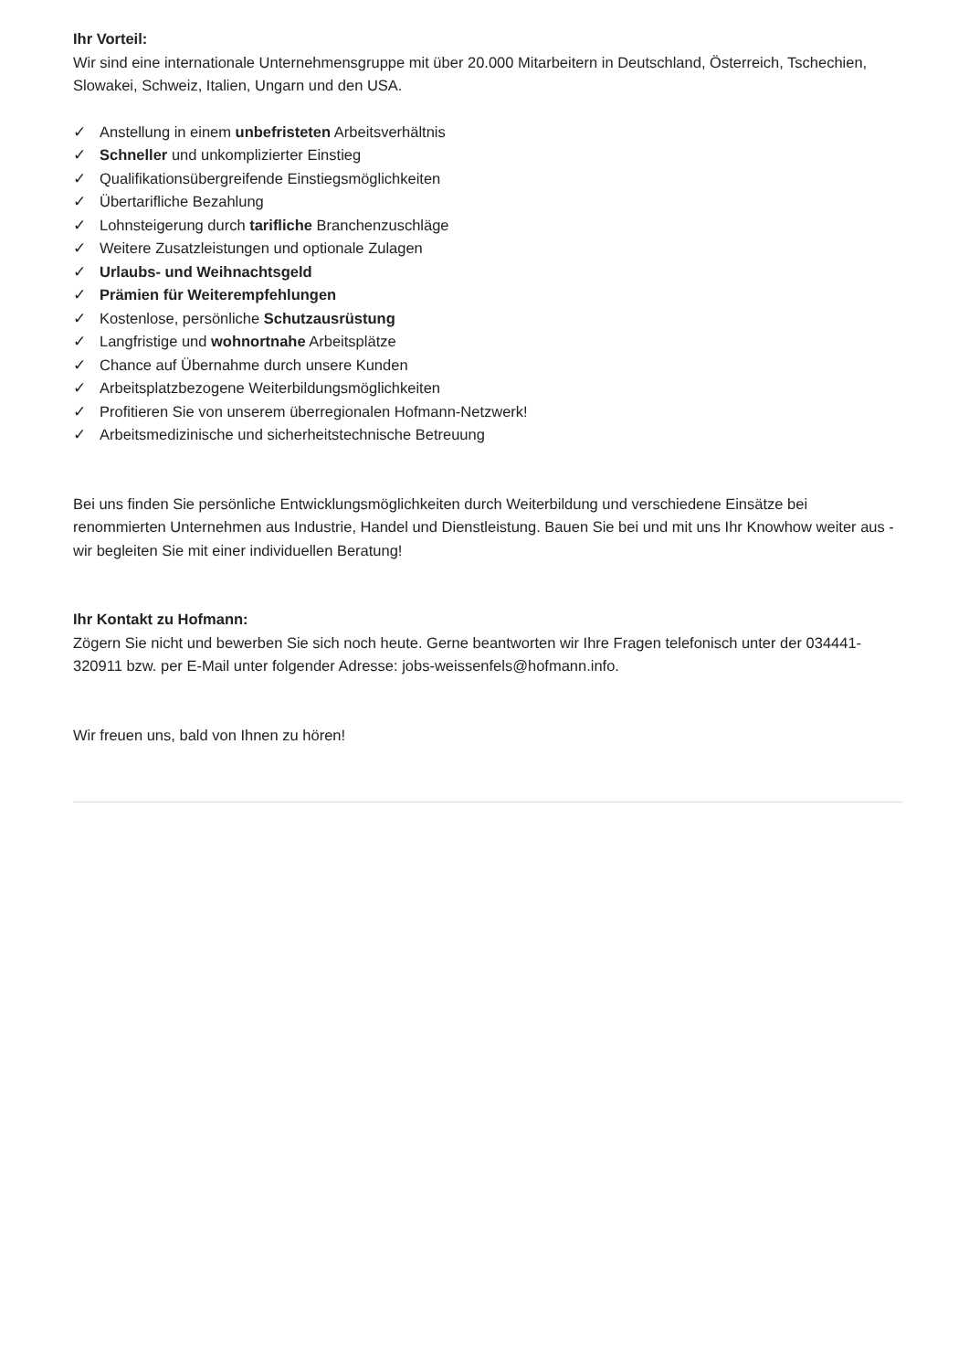Ihr Vorteil:
Wir sind eine internationale Unternehmensgruppe mit über 20.000 Mitarbeitern in Deutschland, Österreich, Tschechien, Slowakei, Schweiz, Italien, Ungarn und den USA.
✓ Anstellung in einem unbefristeten Arbeitsverhältnis
✓ Schneller und unkomplizierter Einstieg
✓ Qualifikationsübergreifende Einstiegsmöglichkeiten
✓ Übertarifliche Bezahlung
✓ Lohnsteigerung durch tarifliche Branchenzuschläge
✓ Weitere Zusatzleistungen und optionale Zulagen
✓ Urlaubs- und Weihnachtsgeld
✓ Prämien für Weiterempfehlungen
✓ Kostenlose, persönliche Schutzausrüstung
✓ Langfristige und wohnortnahe Arbeitsplätze
✓ Chance auf Übernahme durch unsere Kunden
✓ Arbeitsplatzbezogene Weiterbildungsmöglichkeiten
✓ Profitieren Sie von unserem überregionalen Hofmann-Netzwerk!
✓ Arbeitsmedizinische und sicherheitstechnische Betreuung
Bei uns finden Sie persönliche Entwicklungsmöglichkeiten durch Weiterbildung und verschiedene Einsätze bei renommierten Unternehmen aus Industrie, Handel und Dienstleistung. Bauen Sie bei und mit uns Ihr Knowhow weiter aus - wir begleiten Sie mit einer individuellen Beratung!
Ihr Kontakt zu Hofmann:
Zögern Sie nicht und bewerben Sie sich noch heute. Gerne beantworten wir Ihre Fragen telefonisch unter der 034441-320911 bzw. per E-Mail unter folgender Adresse: jobs-weissenfels@hofmann.info.
Wir freuen uns, bald von Ihnen zu hören!